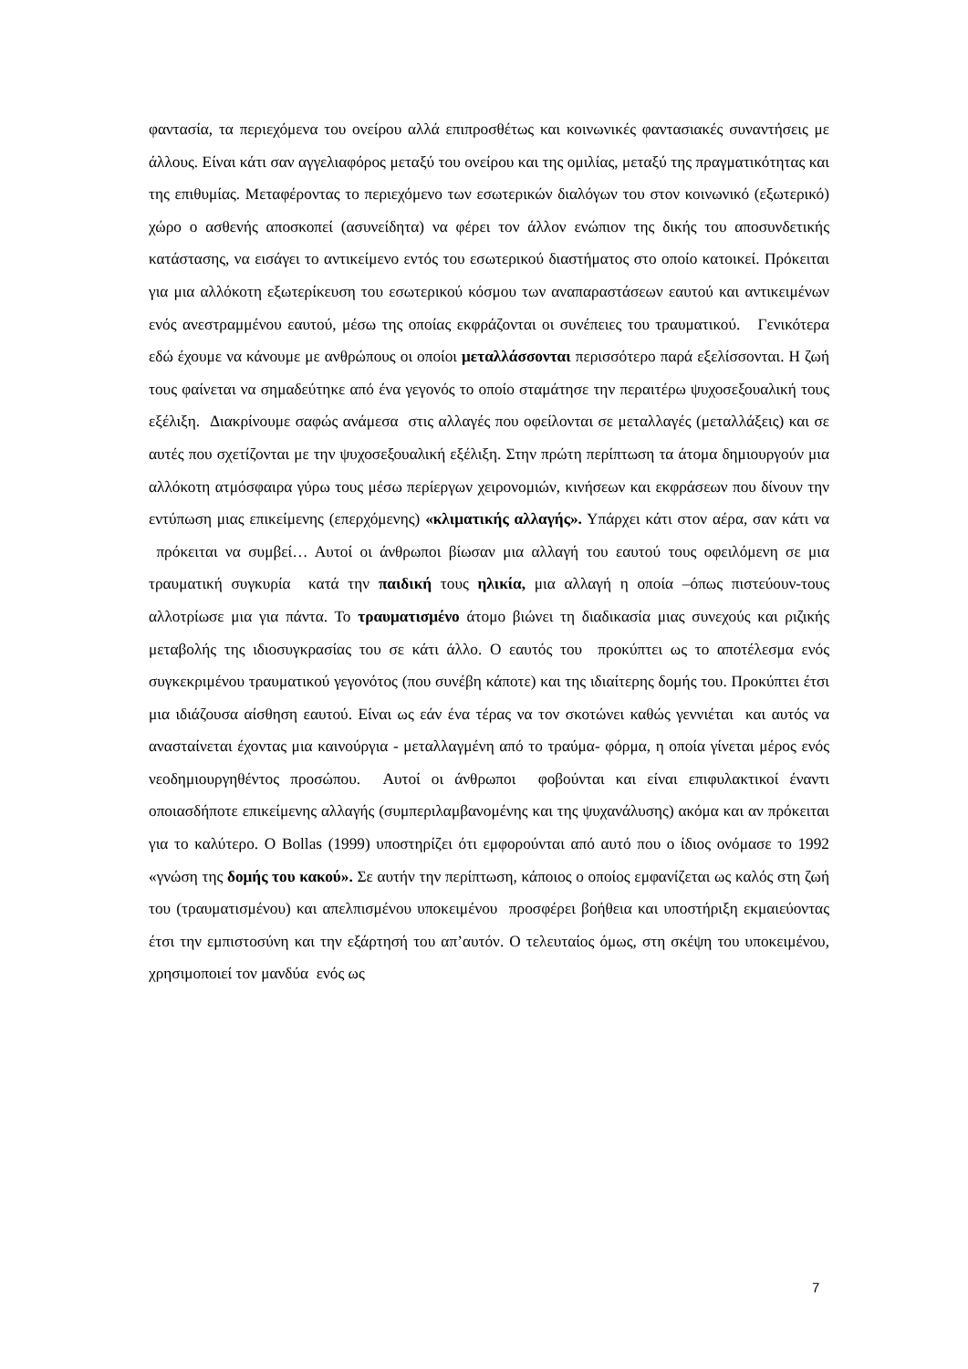φαντασία, τα περιεχόμενα του ονείρου αλλά επιπροσθέτως και κοινωνικές φαντασιακές συναντήσεις με άλλους. Είναι κάτι σαν αγγελιαφόρος μεταξύ του ονείρου και της ομιλίας, μεταξύ της πραγματικότητας και της επιθυμίας. Μεταφέροντας το περιεχόμενο των εσωτερικών διαλόγων του στον κοινωνικό (εξωτερικό) χώρο ο ασθενής αποσκοπεί (ασυνείδητα) να φέρει τον άλλον ενώπιον της δικής του αποσυνδετικής κατάστασης, να εισάγει το αντικείμενο εντός του εσωτερικού διαστήματος στο οποίο κατοικεί. Πρόκειται για μια αλλόκοτη εξωτερίκευση του εσωτερικού κόσμου των αναπαραστάσεων εαυτού και αντικειμένων ενός ανεστραμμένου εαυτού, μέσω της οποίας εκφράζονται οι συνέπειες του τραυματικού. Γενικότερα εδώ έχουμε να κάνουμε με ανθρώπους οι οποίοι μεταλλάσσονται περισσότερο παρά εξελίσσονται. Η ζωή τους φαίνεται να σημαδεύτηκε από ένα γεγονός το οποίο σταμάτησε την περαιτέρω ψυχοσεξουαλική τους εξέλιξη. Διακρίνουμε σαφώς ανάμεσα στις αλλαγές που οφείλονται σε μεταλλαγές (μεταλλάξεις) και σε αυτές που σχετίζονται με την ψυχοσεξουαλική εξέλιξη. Στην πρώτη περίπτωση τα άτομα δημιουργούν μια αλλόκοτη ατμόσφαιρα γύρω τους μέσω περίεργων χειρονομιών, κινήσεων και εκφράσεων που δίνουν την εντύπωση μιας επικείμενης (επερχόμενης) «κλιματικής αλλαγής». Υπάρχει κάτι στον αέρα, σαν κάτι να πρόκειται να συμβεί… Αυτοί οι άνθρωποι βίωσαν μια αλλαγή του εαυτού τους οφειλόμενη σε μια τραυματική συγκυρία κατά την παιδική τους ηλικία, μια αλλαγή η οποία –όπως πιστεύουν-τους αλλοτρίωσε μια για πάντα. Το τραυματισμένο άτομο βιώνει τη διαδικασία μιας συνεχούς και ριζικής μεταβολής της ιδιοσυγκρασίας του σε κάτι άλλο. Ο εαυτός του προκύπτει ως το αποτέλεσμα ενός συγκεκριμένου τραυματικού γεγονότος (που συνέβη κάποτε) και της ιδιαίτερης δομής του. Προκύπτει έτσι μια ιδιάζουσα αίσθηση εαυτού. Είναι ως εάν ένα τέρας να τον σκοτώνει καθώς γεννιέται και αυτός να ανασταίνεται έχοντας μια καινούργια - μεταλλαγμένη από το τραύμα- φόρμα, η οποία γίνεται μέρος ενός νεοδημιουργηθέντος προσώπου. Αυτοί οι άνθρωποι φοβούνται και είναι επιφυλακτικοί έναντι οποιασδήποτε επικείμενης αλλαγής (συμπεριλαμβανομένης και της ψυχανάλυσης) ακόμα και αν πρόκειται για το καλύτερο. Ο Bollas (1999) υποστηρίζει ότι εμφορούνται από αυτό που ο ίδιος ονόμασε το 1992 «γνώση της δομής του κακού». Σε αυτήν την περίπτωση, κάποιος ο οποίος εμφανίζεται ως καλός στη ζωή του (τραυματισμένου) και απελπισμένου υποκειμένου προσφέρει βοήθεια και υποστήριξη εκμαιεύοντας έτσι την εμπιστοσύνη και την εξάρτησή του απ’αυτόν. Ο τελευταίος όμως, στη σκέψη του υποκειμένου, χρησιμοποιεί τον μανδύα ενός ως
7